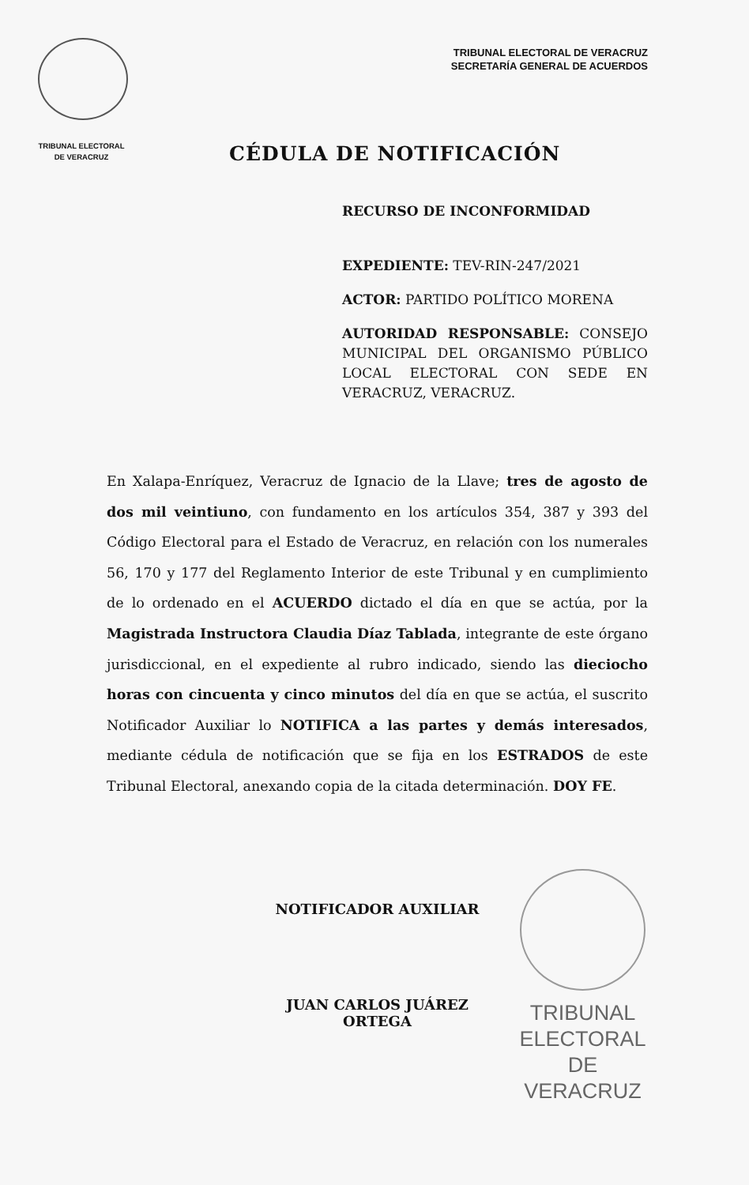TRIBUNAL ELECTORAL DE VERACRUZ
SECRETARÍA GENERAL DE ACUERDOS
TRIBUNAL ELECTORAL
DE VERACRUZ
CÉDULA DE NOTIFICACIÓN
RECURSO DE INCONFORMIDAD
EXPEDIENTE: TEV-RIN-247/2021
ACTOR: PARTIDO POLÍTICO MORENA
AUTORIDAD RESPONSABLE: CONSEJO MUNICIPAL DEL ORGANISMO PÚBLICO LOCAL ELECTORAL CON SEDE EN VERACRUZ, VERACRUZ.
En Xalapa-Enríquez, Veracruz de Ignacio de la Llave; tres de agosto de dos mil veintiuno, con fundamento en los artículos 354, 387 y 393 del Código Electoral para el Estado de Veracruz, en relación con los numerales 56, 170 y 177 del Reglamento Interior de este Tribunal y en cumplimiento de lo ordenado en el ACUERDO dictado el día en que se actúa, por la Magistrada Instructora Claudia Díaz Tablada, integrante de este órgano jurisdiccional, en el expediente al rubro indicado, siendo las dieciocho horas con cincuenta y cinco minutos del día en que se actúa, el suscrito Notificador Auxiliar lo NOTIFICA a las partes y demás interesados, mediante cédula de notificación que se fija en los ESTRADOS de este Tribunal Electoral, anexando copia de la citada determinación. DOY FE.
NOTIFICADOR AUXILIAR
JUAN CARLOS JUÁREZ ORTEGA
TRIBUNAL
ELECTORAL
DE VERACRUZ